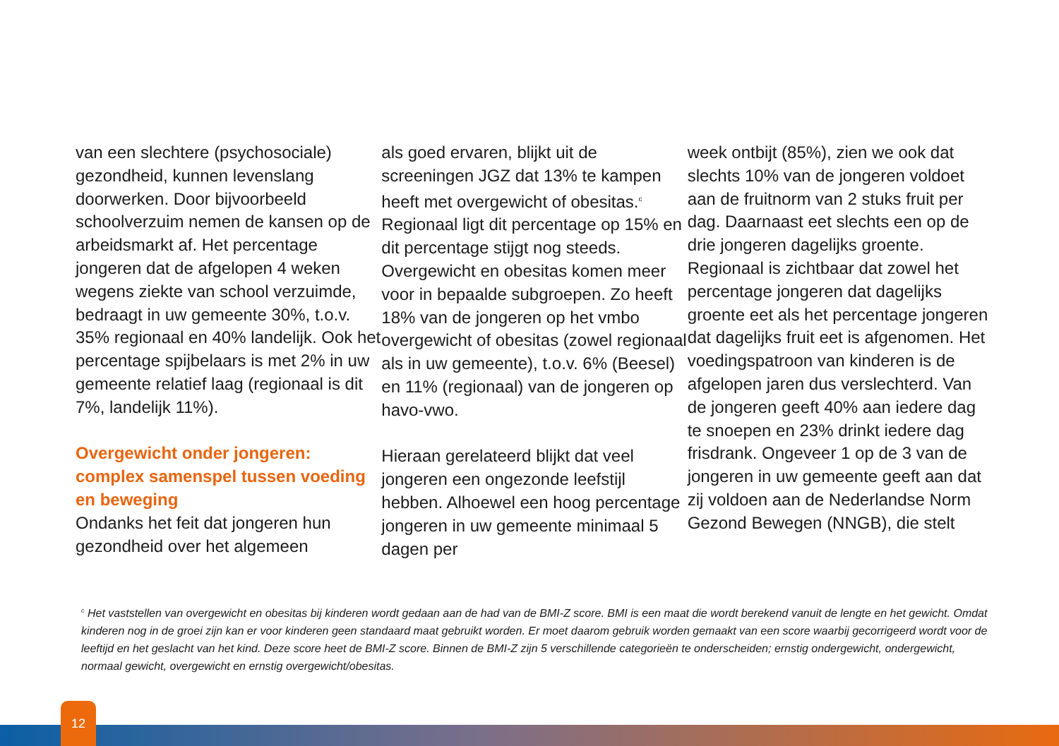van een slechtere (psychosociale) gezondheid, kunnen levenslang doorwerken. Door bijvoorbeeld schoolverzuim nemen de kansen op de arbeidsmarkt af. Het percentage jongeren dat de afgelopen 4 weken wegens ziekte van school verzuimde, bedraagt in uw gemeente 30%, t.o.v. 35% regionaal en 40% landelijk. Ook het percentage spijbelaars is met 2% in uw gemeente relatief laag (regionaal is dit 7%, landelijk 11%).
Overgewicht onder jongeren: complex samenspel tussen voeding en beweging
Ondanks het feit dat jongeren hun gezondheid over het algemeen
als goed ervaren, blijkt uit de screeningen JGZ dat 13% te kampen heeft met overgewicht of obesitas.<sup>c</sup> Regionaal ligt dit percentage op 15% en dit percentage stijgt nog steeds. Overgewicht en obesitas komen meer voor in bepaalde subgroepen. Zo heeft 18% van de jongeren op het vmbo overgewicht of obesitas (zowel regionaal als in uw gemeente), t.o.v. 6% (Beesel) en 11% (regionaal) van de jongeren op havo-vwo.
Hieraan gerelateerd blijkt dat veel jongeren een ongezonde leefstijl hebben. Alhoewel een hoog percentage jongeren in uw gemeente minimaal 5 dagen per
week ontbijt (85%), zien we ook dat slechts 10% van de jongeren voldoet aan de fruitnorm van 2 stuks fruit per dag. Daarnaast eet slechts een op de drie jongeren dagelijks groente. Regionaal is zichtbaar dat zowel het percentage jongeren dat dagelijks groente eet als het percentage jongeren dat dagelijks fruit eet is afgenomen. Het voedingspatroon van kinderen is de afgelopen jaren dus verslechterd. Van de jongeren geeft 40% aan iedere dag te snoepen en 23% drinkt iedere dag frisdrank. Ongeveer 1 op de 3 van de jongeren in uw gemeente geeft aan dat zij voldoen aan de Nederlandse Norm Gezond Bewegen (NNGB), die stelt
<sup>c</sup> Het vaststellen van overgewicht en obesitas bij kinderen wordt gedaan aan de had van de BMI-Z score. BMI is een maat die wordt berekend vanuit de lengte en het gewicht. Omdat kinderen nog in de groei zijn kan er voor kinderen geen standaard maat gebruikt worden. Er moet daarom gebruik worden gemaakt van een score waarbij gecorrigeerd wordt voor de leeftijd en het geslacht van het kind. Deze score heet de BMI-Z score. Binnen de BMI-Z zijn 5 verschillende categorieën te onderscheiden; ernstig ondergewicht, ondergewicht, normaal gewicht, overgewicht en ernstig overgewicht/obesitas.
12